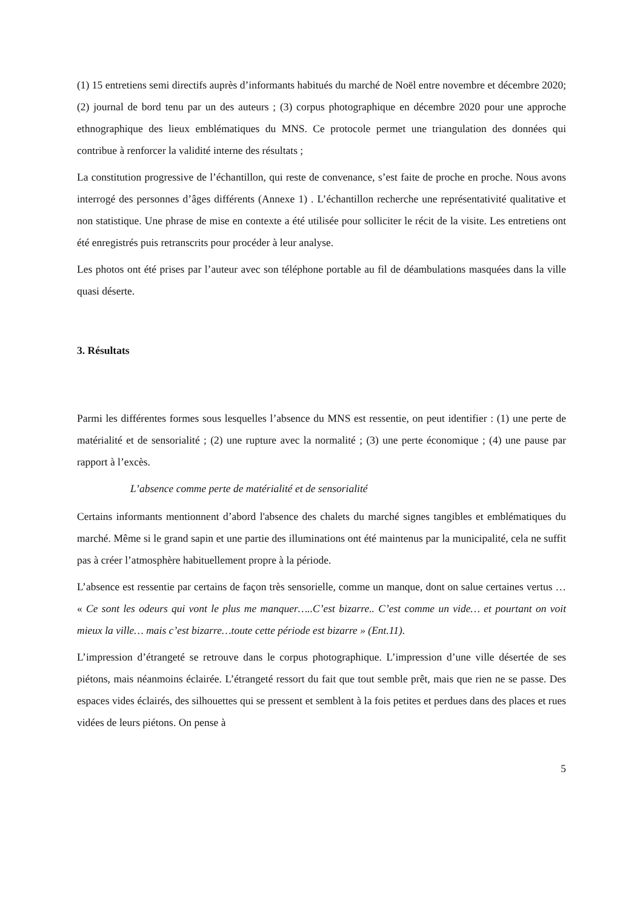(1) 15 entretiens semi directifs auprès d’informants habitués du marché de Noël entre novembre et décembre 2020; (2) journal de bord tenu par un des auteurs ; (3) corpus photographique en décembre 2020 pour une approche ethnographique des lieux emblématiques du MNS. Ce protocole permet une triangulation des données qui contribue à renforcer la validité interne des résultats ;
La constitution progressive de l’échantillon, qui reste de convenance, s’est faite de proche en proche. Nous avons interrogé des personnes d’âges différents (Annexe 1) . L’échantillon recherche une représentativité qualitative et non statistique. Une phrase de mise en contexte a été utilisée pour solliciter le récit de la visite. Les entretiens ont été enregistrés puis retranscrits pour procéder à leur analyse.
Les photos ont été prises par l’auteur avec son téléphone portable au fil de déambulations masquées dans la ville quasi déserte.
3. Résultats
Parmi les différentes formes sous lesquelles l’absence du MNS est ressentie, on peut identifier : (1) une perte de matérialité et de sensorialité ; (2) une rupture avec la normalité ; (3) une perte économique ; (4) une pause par rapport à l’excès.
L’absence comme perte de matérialité et de sensorialité
Certains informants mentionnent d’abord l'absence des chalets du marché signes tangibles et emblématiques du marché. Même si le grand sapin et une partie des illuminations ont été maintenus par la municipalité, cela ne suffit pas à créer l’atmosphère habituellement propre à la période.
L’absence est ressentie par certains de façon très sensorielle, comme un manque, dont on salue certaines vertus … « Ce sont les odeurs qui vont le plus me manquer…..C’est bizarre.. C’est comme un vide… et pourtant on voit mieux la ville… mais c’est bizarre…toute cette période est bizarre » (Ent.11).
L’impression d’étrangeté se retrouve dans le corpus photographique. L’impression d’une ville désertée de ses piétons, mais néanmoins éclairée. L’étrangeté ressort du fait que tout semble prêt, mais que rien ne se passe. Des espaces vides éclairés, des silhouettes qui se pressent et semblent à la fois petites et perdues dans des places et rues vidées de leurs piétons. On pense à
5